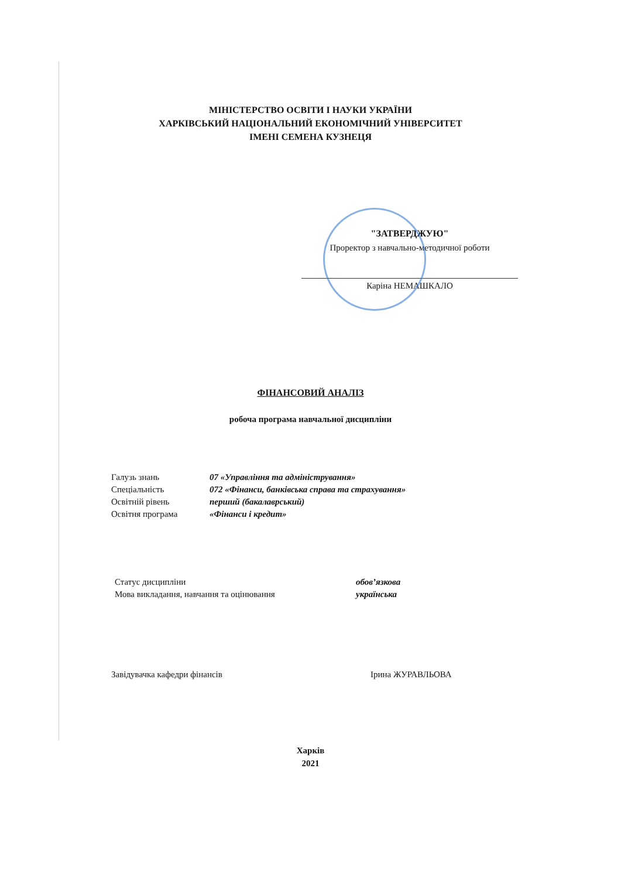МІНІСТЕРСТВО ОСВІТИ І НАУКИ УКРАЇНИ
ХАРКІВСЬКИЙ НАЦІОНАЛЬНИЙ ЕКОНОМІЧНИЙ УНІВЕРСИТЕТ
ІМЕНІ СЕМЕНА КУЗНЕЦЯ
"ЗАТВЕРДЖУЮ"
Проректор з навчально-методичної роботи
Каріна НЕМАШКАЛО
ФІНАНСОВИЙ АНАЛІЗ
робоча програма навчальної дисципліни
Галузь знань 07 «Управління та адміністрування»
Спеціальність 072 «Фінанси, банківська справа та страхування»
Освітній рівень перший (бакалаврський)
Освітня програма «Фінанси і кредит»
Статус дисципліни обов’язкова
Мова викладання, навчання та оцінювання українська
Завідувачка кафедри фінансів Ірина ЖУРАВЛЬОВА
Харків
2021